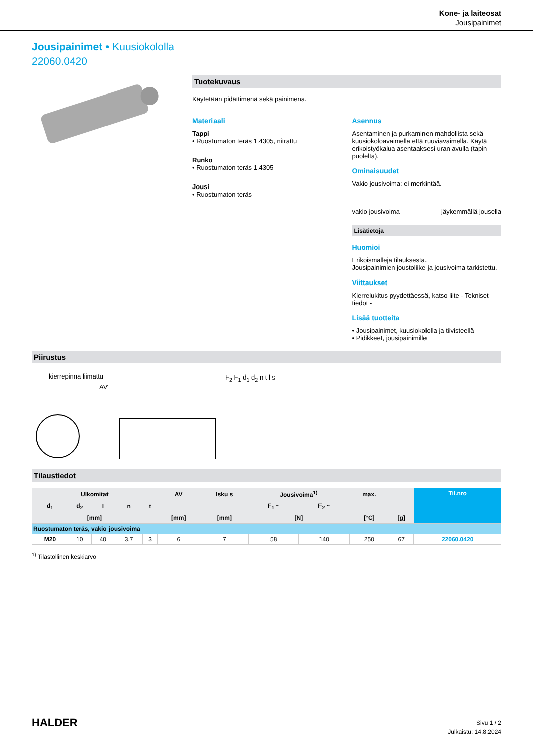Kone- ja laiteosat
Jousipainimet
Jousipainimet • Kuusiokololla
22060.0420
Tuotekuvaus
Käytetään pidättimenä sekä painimena.
Materiaali
Tappi
• Ruostumaton teräs 1.4305, nitrattu
Runko
• Ruostumaton teräs 1.4305
Jousi
• Ruostumaton teräs
Asennus
Asentaminen ja purkaminen mahdollista sekä kuusiokoloavaimella että ruuviavaimella. Käytä erikoistyökalua asentaaksesi uran avulla (tapin puolelta).
Ominaisuudet
Vakio jousivoima: ei merkintää.
vakio jousivoima jäykemmällä jousella
Lisätietoja
Huomioi
Erikoismalleja tilauksesta.
Jousipainimien joustoliike ja jousivoima tarkistettu.
Viittaukset
Kierrelukitus pyydettäessä, katso liite - Tekniset tiedot -
Lisää tuotteita
• Jousipainimet, kuusiokololla ja tiivisteellä
• Pidikkeet, jousipainimille
Piirustus
kierrepinna liimattu
AV
F<sub>2</sub> F<sub>1</sub> d<sub>1</sub> d<sub>2</sub> n t l s
Tilaustiedot
| Ulkomitat | | | | | AV | Isku s | Jousivoima<sup>1)</sup> | | max. | | Til.nro |
| --- | --- | --- | --- | --- | --- | --- | --- | --- | --- | --- | --- |
| d<sub>1</sub> | d<sub>2</sub> | l | n | t | | | F<sub>1</sub> ~ | F<sub>2</sub> ~ | | | |
| [mm] | | | | | [mm] | [mm] | [N] | | [°C] | [g] | |
| Ruostumaton teräs, vakio jousivoima | | | | | | | | | | | |
| M20 | 10 | 40 | 3,7 | 3 | 6 | 7 | 58 | 140 | 250 | 67 | 22060.0420 |
<sup>1)</sup> Tilastollinen keskiarvo
HALDER
Sivu 1 / 2
Julkaistu: 14.8.2024